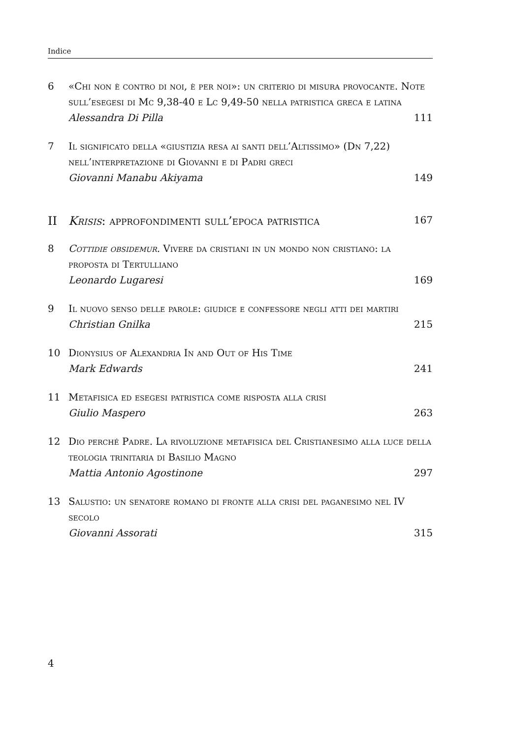Indice
6 «Chi non è contro di noi, è per noi»: un criterio di misura provocante. Note sull’esegesi di Mc 9,38-40 e Lc 9,49-50 nella patristica greca e latina
Alessandra Di Pilla 111
7 Il significato della «giustizia resa ai santi dell’Altissimo» (Dn 7,22) nell’interpretazione di Giovanni e di Padri greci
Giovanni Manabu Akiyama 149
II Krisis: approfondimenti sull’epoca patristica 167
8 Cottidie obsidemur. Vivere da cristiani in un mondo non cristiano: la proposta di Tertulliano
Leonardo Lugaresi 169
9 Il nuovo senso delle parole: giudice e confessore negli atti dei martiri
Christian Gnilka 215
10 Dionysius of Alexandria In and Out of His Time
Mark Edwards 241
11 Metafisica ed esegesi patristica come risposta alla crisi
Giulio Maspero 263
12 Dio perché Padre. La rivoluzione metafisica del Cristianesimo alla luce della teologia trinitaria di Basilio Magno
Mattia Antonio Agostinone 297
13 Salustio: un senatore romano di fronte alla crisi del paganesimo nel IV secolo
Giovanni Assorati 315
4